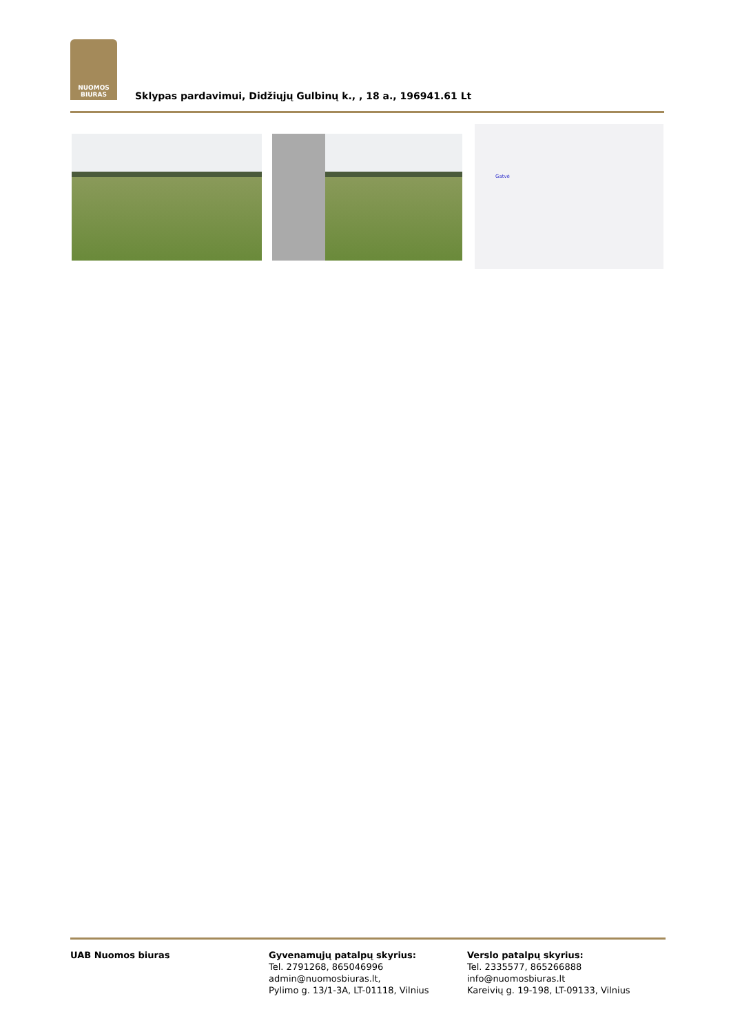NUOMOS
BIURAS
Sklypas pardavimui, Didžiųjų Gulbinų k., , 18 a., 196941.61 Lt
Gatvė
UAB Nuomos biuras Gyvenamųjų patalpų skyrius:
Tel. 2791268, 865046996
admin@nuomosbiuras.lt,
Pylimo g. 13/1-3A, LT-01118, Vilnius
Verslo patalpų skyrius:
Tel. 2335577, 865266888
info@nuomosbiuras.lt
Kareivių g. 19-198, LT-09133, Vilnius